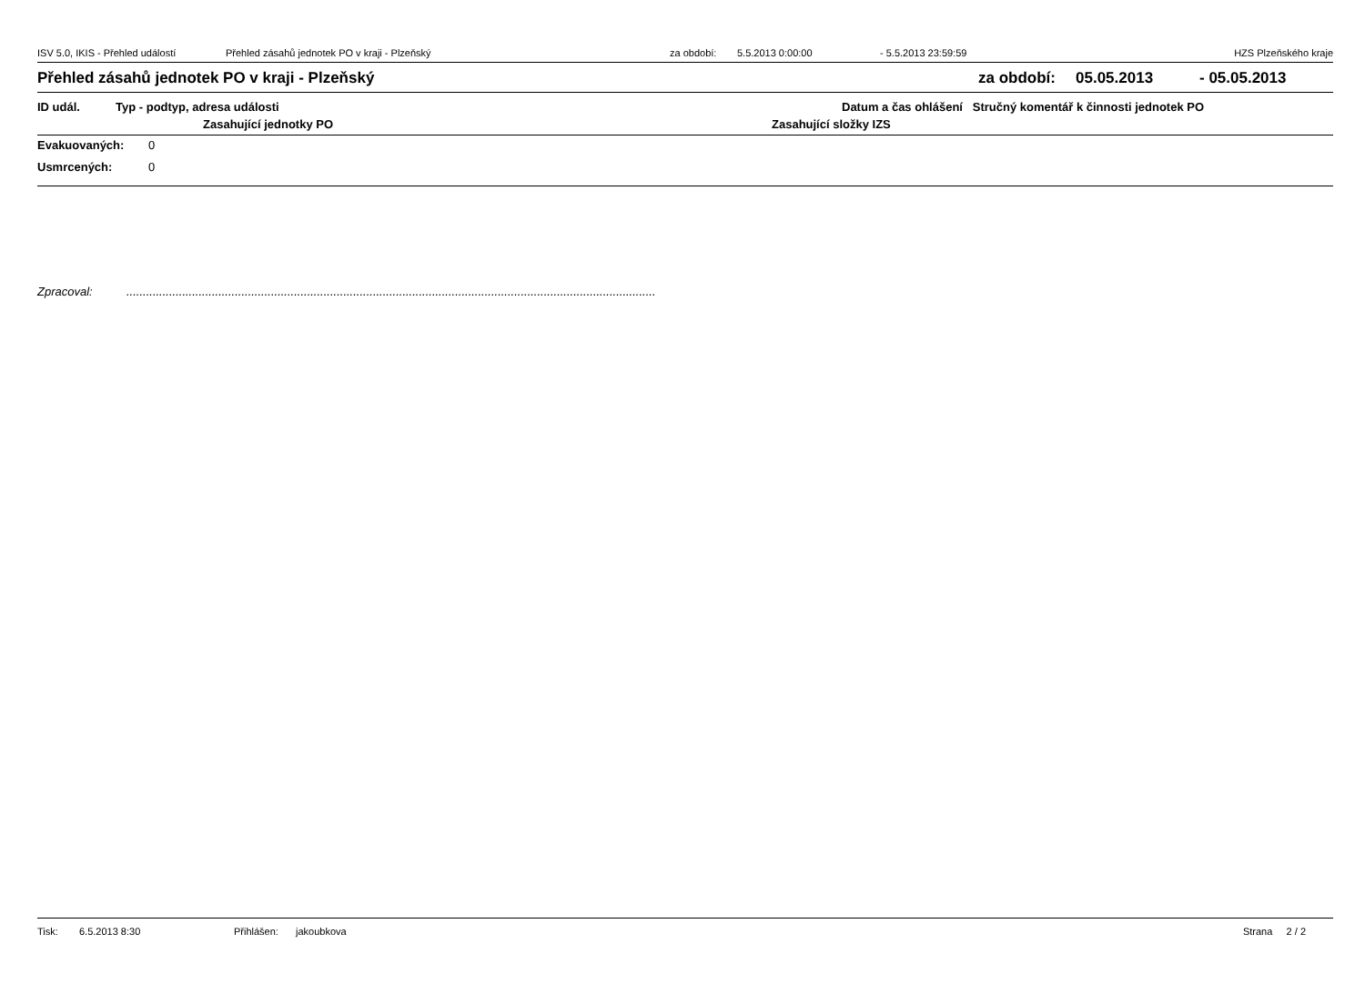ISV 5.0, IKIS - Přehled událostí Přehled zásahů jednotek PO v kraji - Plzeňský za období: 5.5.2013 0:00:00 - 5.5.2013 23:59:59 HZS Plzeňského kraje
Přehled zásahů jednotek PO v kraji - Plzeňský za období: 05.05.2013 - 05.05.2013
ID udál. Typ - podtyp, adresa události Datum a čas ohlášení Stručný komentář k činnosti jednotek PO
Zasahující jednotky PO Zasahující složky IZS
Evakuovaných: 0
Usmrcených: 0
Zpracoval:.................................................................................................................................................................
Tisk: 6.5.2013 8:30 Přihlášen: jakoubkova Strana 2 / 2